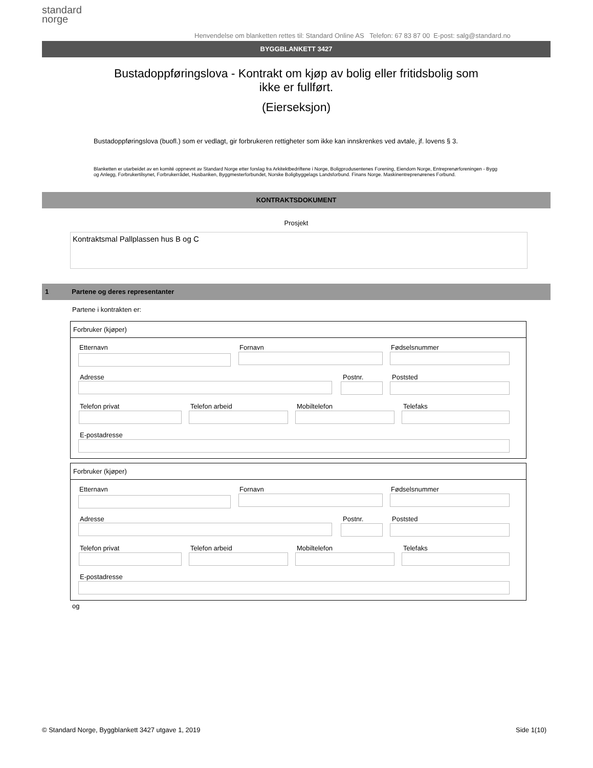standard
norge
Henvendelse om blanketten rettes til: Standard Online AS Telefon: 67 83 87 00 E-post: salg@standard.no
BYGGBLANKETT 3427
Bustadoppføringslova - Kontrakt om kjøp av bolig eller fritidsbolig som
ikke er fullført.
(Eierseksjon)
Bustadoppføringslova (buofl.) som er vedlagt, gir forbrukeren rettigheter som ikke kan innskrenkes ved avtale, jf. lovens § 3.
Blanketten er utarbeidet av en komité oppnevnt av Standard Norge etter forslag fra Arkitektbedriftene i Norge, Boligprodusentenes Forening, Eiendom Norge, Entreprenørforeningen - Bygg og Anlegg, Forbrukertilsynet, Forbrukerrådet, Husbanken, Byggmesterforbundet, Norske Boligbyggelags Landsforbund. Finans Norge. Maskinentreprenørenes Forbund.
KONTRAKTSDOKUMENT
Prosjekt
Kontraktsmal Pallplassen hus B og C
1 Partene og deres representanter
Partene i kontrakten er:
Forbruker (kjøper)
Etternavn Fornavn Fødselsnummer
Adresse Postnr. Poststed
Telefon privat Telefon arbeid Mobiltelefon Telefaks
E-postadresse
Forbruker (kjøper)
Etternavn Fornavn Fødselsnummer
Adresse Postnr. Poststed
Telefon privat Telefon arbeid Mobiltelefon Telefaks
E-postadresse
og
© Standard Norge, Byggblankett 3427 utgave 1, 2019
Side 1(10)